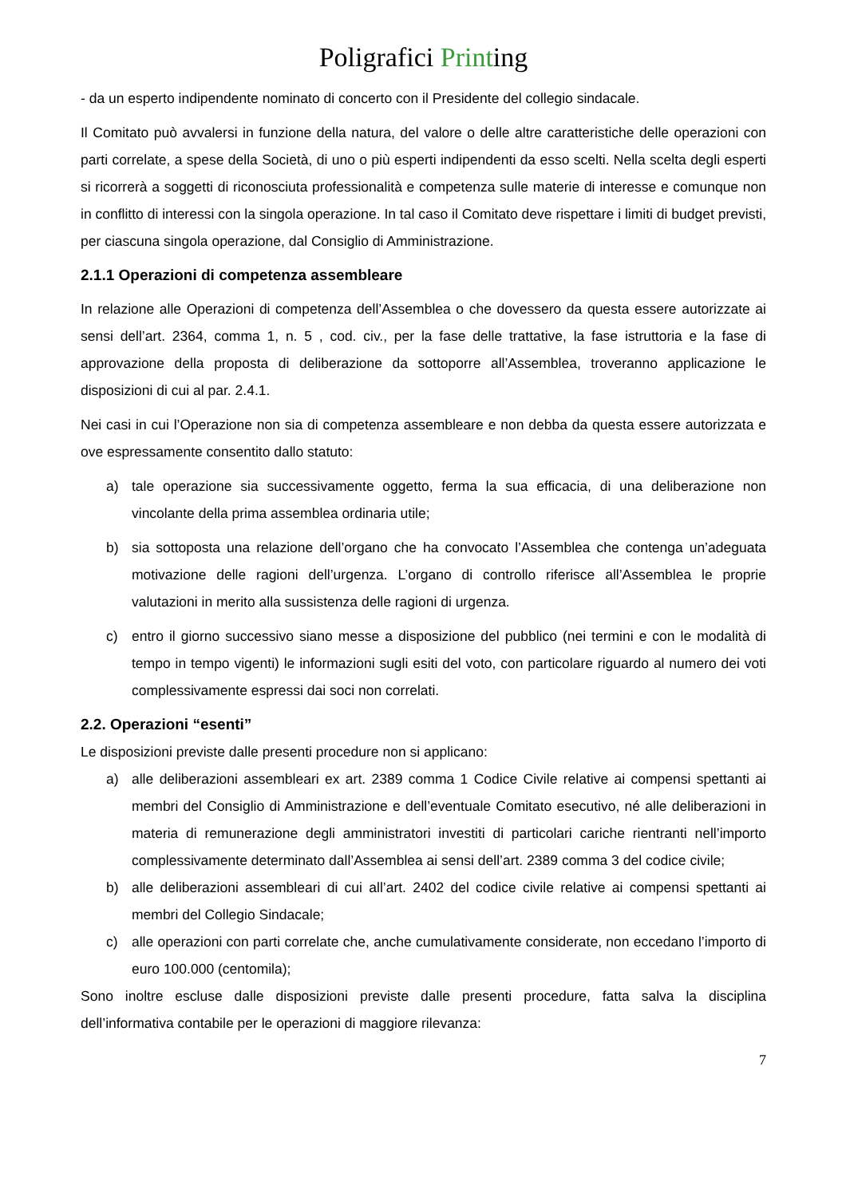Poligrafici Printing
- da un esperto indipendente nominato di concerto con il Presidente del collegio sindacale.
Il Comitato può avvalersi in funzione della natura, del valore o delle altre caratteristiche delle operazioni con parti correlate, a spese della Società, di uno o più esperti indipendenti da esso scelti. Nella scelta degli esperti si ricorrerà a soggetti di riconosciuta professionalità e competenza sulle materie di interesse e comunque non in conflitto di interessi con la singola operazione. In tal caso il Comitato deve rispettare i limiti di budget previsti, per ciascuna singola operazione, dal Consiglio di Amministrazione.
2.1.1 Operazioni di competenza assembleare
In relazione alle Operazioni di competenza dell’Assemblea o che dovessero da questa essere autorizzate ai sensi dell’art. 2364, comma 1, n. 5 , cod. civ., per la fase delle trattative, la fase istruttoria e la fase di approvazione della proposta di deliberazione da sottoporre all’Assemblea, troveranno applicazione le disposizioni di cui al par. 2.4.1.
Nei casi in cui l’Operazione non sia di competenza assembleare e non debba da questa essere autorizzata e ove espressamente consentito dallo statuto:
a) tale operazione sia successivamente oggetto, ferma la sua efficacia, di una deliberazione non vincolante della prima assemblea ordinaria utile;
b) sia sottoposta una relazione dell’organo che ha convocato l’Assemblea che contenga un’adeguata motivazione delle ragioni dell’urgenza. L’organo di controllo riferisce all’Assemblea le proprie valutazioni in merito alla sussistenza delle ragioni di urgenza.
c) entro il giorno successivo siano messe a disposizione del pubblico (nei termini e con le modalità di tempo in tempo vigenti) le informazioni sugli esiti del voto, con particolare riguardo al numero dei voti complessivamente espressi dai soci non correlati.
2.2. Operazioni “esenti”
Le disposizioni previste dalle presenti procedure non si applicano:
a) alle deliberazioni assembleari ex art. 2389 comma 1 Codice Civile relative ai compensi spettanti ai membri del Consiglio di Amministrazione e dell’eventuale Comitato esecutivo, né alle deliberazioni in materia di remunerazione degli amministratori investiti di particolari cariche rientranti nell’importo complessivamente determinato dall’Assemblea ai sensi dell’art. 2389 comma 3 del codice civile;
b) alle deliberazioni assembleari di cui all’art. 2402 del codice civile relative ai compensi spettanti ai membri del Collegio Sindacale;
c) alle operazioni con parti correlate che, anche cumulativamente considerate, non eccedano l’importo di euro 100.000 (centomila);
Sono inoltre escluse dalle disposizioni previste dalle presenti procedure, fatta salva la disciplina dell’informativa contabile per le operazioni di maggiore rilevanza:
7